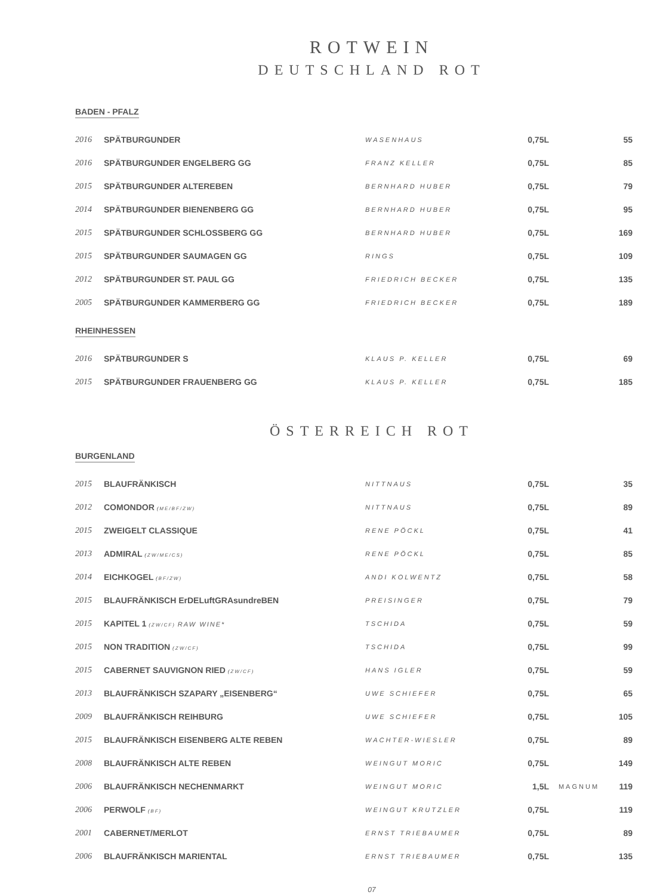ROTWEIN
DEUTSCHLAND ROT
BADEN - PFALZ
| 2016 | SPÄTBURGUNDER | WASENHAUS | 0,75L | | 55 |
| 2016 | SPÄTBURGUNDER ENGELBERG GG | FRANZ KELLER | 0,75L | | 85 |
| 2015 | SPÄTBURGUNDER ALTEREBEN | BERNHARD HUBER | 0,75L | | 79 |
| 2014 | SPÄTBURGUNDER BIENENBERG GG | BERNHARD HUBER | 0,75L | | 95 |
| 2015 | SPÄTBURGUNDER SCHLOSSBERG GG | BERNHARD HUBER | 0,75L | | 169 |
| 2015 | SPÄTBURGUNDER SAUMAGEN GG | RINGS | 0,75L | | 109 |
| 2012 | SPÄTBURGUNDER ST. PAUL GG | FRIEDRICH BECKER | 0,75L | | 135 |
| 2005 | SPÄTBURGUNDER KAMMERBERG GG | FRIEDRICH BECKER | 0,75L | | 189 |
RHEINHESSEN
| 2016 | SPÄTBURGUNDER S | KLAUS P. KELLER | 0,75L | | 69 |
| 2015 | SPÄTBURGUNDER FRAUENBERG GG | KLAUS P. KELLER | 0,75L | | 185 |
ÖSTERREICH ROT
BURGENLAND
| 2015 | BLAUFRÄNKISCH | NITTNAUS | 0,75L | | 35 |
| 2012 | COMONDOR (ME/BF/ZW) | NITTNAUS | 0,75L | | 89 |
| 2015 | ZWEIGELT CLASSIQUE | RENE PÖCKL | 0,75L | | 41 |
| 2013 | ADMIRAL (ZW/ME/CS) | RENE PÖCKL | 0,75L | | 85 |
| 2014 | EICHKOGEL (BF/ZW) | ANDI KOLWENTZ | 0,75L | | 58 |
| 2015 | BLAUFRÄNKISCH ErDELuftGRAsundreBEN | PREISINGER | 0,75L | | 79 |
| 2015 | KAPITEL 1 (ZW/CF) RAW WINE* | TSCHIDA | 0,75L | | 59 |
| 2015 | NON TRADITION (ZW/CF) | TSCHIDA | 0,75L | | 99 |
| 2015 | CABERNET SAUVIGNON RIED (ZW/CF) | HANS IGLER | 0,75L | | 59 |
| 2013 | BLAUFRÄNKISCH SZAPARY „EISENBERG“ | UWE SCHIEFER | 0,75L | | 65 |
| 2009 | BLAUFRÄNKISCH REIHBURG | UWE SCHIEFER | 0,75L | | 105 |
| 2015 | BLAUFRÄNKISCH EISENBERG ALTE REBEN | WACHTER-WIESLER | 0,75L | | 89 |
| 2008 | BLAUFRÄNKISCH ALTE REBEN | WEINGUT MORIC | 0,75L | | 149 |
| 2006 | BLAUFRÄNKISCH NECHENMARKT | WEINGUT MORIC | 1,5L | MAGNUM | 119 |
| 2006 | PERWOLF (BF) | WEINGUT KRUTZLER | 0,75L | | 119 |
| 2001 | CABERNET/MERLOT | ERNST TRIEBAUMER | 0,75L | | 89 |
| 2006 | BLAUFRÄNKISCH MARIENTAL | ERNST TRIEBAUMER | 0,75L | | 135 |
07